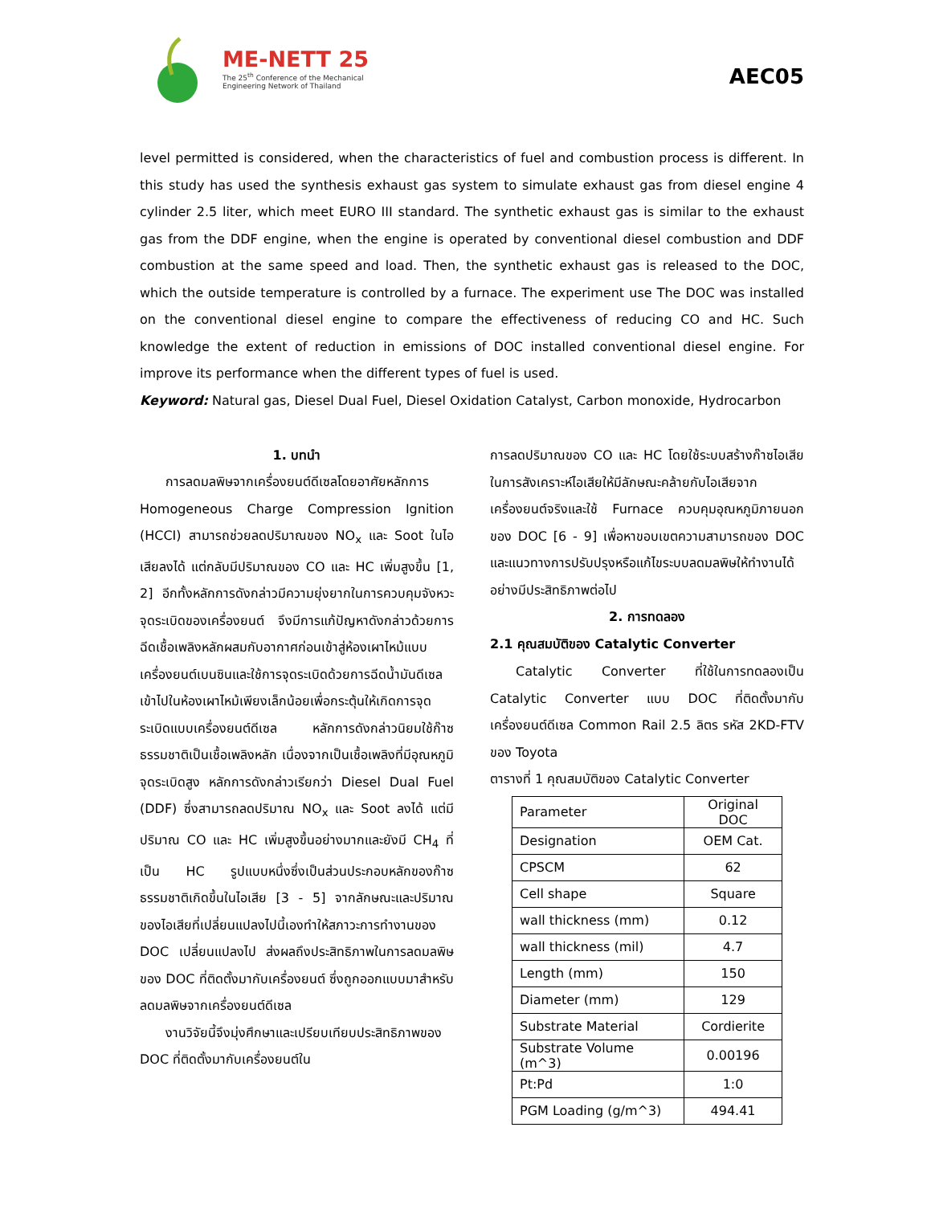ME-NETT 25
The 25<sup>th</sup> Conference of the Mechanical
Engineering Network of Thailand
AEC05
level permitted is considered, when the characteristics of fuel and combustion process is different. In this study has used the synthesis exhaust gas system to simulate exhaust gas from diesel engine 4 cylinder 2.5 liter, which meet EURO III standard. The synthetic exhaust gas is similar to the exhaust gas from the DDF engine, when the engine is operated by conventional diesel combustion and DDF combustion at the same speed and load. Then, the synthetic exhaust gas is released to the DOC, which the outside temperature is controlled by a furnace. The experiment use The DOC was installed on the conventional diesel engine to compare the effectiveness of reducing CO and HC. Such knowledge the extent of reduction in emissions of DOC installed conventional diesel engine. For improve its performance when the different types of fuel is used.
Keyword: Natural gas, Diesel Dual Fuel, Diesel Oxidation Catalyst, Carbon monoxide, Hydrocarbon
1. บทนำ
การลดมลพิษจากเครื่องยนต์ดีเซลโดยอาศัยหลักการ Homogeneous Charge Compression Ignition (HCCI) สามารถช่วยลดปริมาณของ NO<sub>x</sub> และ Soot ในไอเสียลงได้ แต่กลับมีปริมาณของ CO และ HC เพิ่มสูงขึ้น [1, 2] อีกทั้งหลักการดังกล่าวมีความยุ่งยากในการควบคุมจังหวะจุดระเบิดของเครื่องยนต์ จึงมีการแก้ปัญหาดังกล่าวด้วยการฉีดเชื้อเพลิงหลักผสมกับอากาศก่อนเข้าสู่ห้องเผาไหม้แบบเครื่องยนต์เบนซินและใช้การจุดระเบิดด้วยการฉีดน้ำมันดีเซลเข้าไปในห้องเผาไหม้เพียงเล็กน้อยเพื่อกระตุ้นให้เกิดการจุดระเบิดแบบเครื่องยนต์ดีเซล หลักการดังกล่าวนิยมใช้ก๊าซธรรมชาติเป็นเชื้อเพลิงหลัก เนื่องจากเป็นเชื้อเพลิงที่มีอุณหภูมิจุดระเบิดสูง หลักการดังกล่าวเรียกว่า Diesel Dual Fuel (DDF) ซึ่งสามารถลดปริมาณ NO<sub>x</sub> และ Soot ลงได้ แต่มีปริมาณ CO และ HC เพิ่มสูงขึ้นอย่างมากและยังมี CH<sub>4</sub> ที่เป็น HC รูปแบบหนึ่งซึ่งเป็นส่วนประกอบหลักของก๊าซธรรมชาติเกิดขึ้นในไอเสีย [3 - 5] จากลักษณะและปริมาณของไอเสียที่เปลี่ยนแปลงไปนี้เองทำให้สภาวะการทำงานของ DOC เปลี่ยนแปลงไป ส่งผลถึงประสิทธิภาพในการลดมลพิษของ DOC ที่ติดตั้งมากับเครื่องยนต์ ซึ่งถูกออกแบบมาสำหรับลดมลพิษจากเครื่องยนต์ดีเซล
งานวิจัยนี้จึงมุ่งศึกษาและเปรียบเทียบประสิทธิภาพของ DOC ที่ติดตั้งมากับเครื่องยนต์ใน
การลดปริมาณของ CO และ HC โดยใช้ระบบสร้างก๊าซไอเสียในการสังเคราะห์ไอเสียให้มีลักษณะคล้ายกับไอเสียจากเครื่องยนต์จริงและใช้ Furnace ควบคุมอุณหภูมิภายนอกของ DOC [6 - 9] เพื่อหาขอบเขตความสามารถของ DOC และแนวทางการปรับปรุงหรือแก้ไขระบบลดมลพิษให้ทำงานได้อย่างมีประสิทธิภาพต่อไป
2. การทดลอง
2.1 คุณสมบัติของ Catalytic Converter
Catalytic Converter ที่ใช้ในการทดลองเป็น Catalytic Converter แบบ DOC ที่ติดตั้งมากับเครื่องยนต์ดีเซล Common Rail 2.5 ลิตร รหัส 2KD-FTV ของ Toyota
ตารางที่ 1 คุณสมบัติของ Catalytic Converter
| Parameter | Original DOC |
| Designation | OEM Cat. |
| CPSCM | 62 |
| Cell shape | Square |
| wall thickness (mm) | 0.12 |
| wall thickness (mil) | 4.7 |
| Length (mm) | 150 |
| Diameter (mm) | 129 |
| Substrate Material | Cordierite |
| Substrate Volume (m^3) | 0.00196 |
| Pt:Pd | 1:0 |
| PGM Loading (g/m^3) | 494.41 |